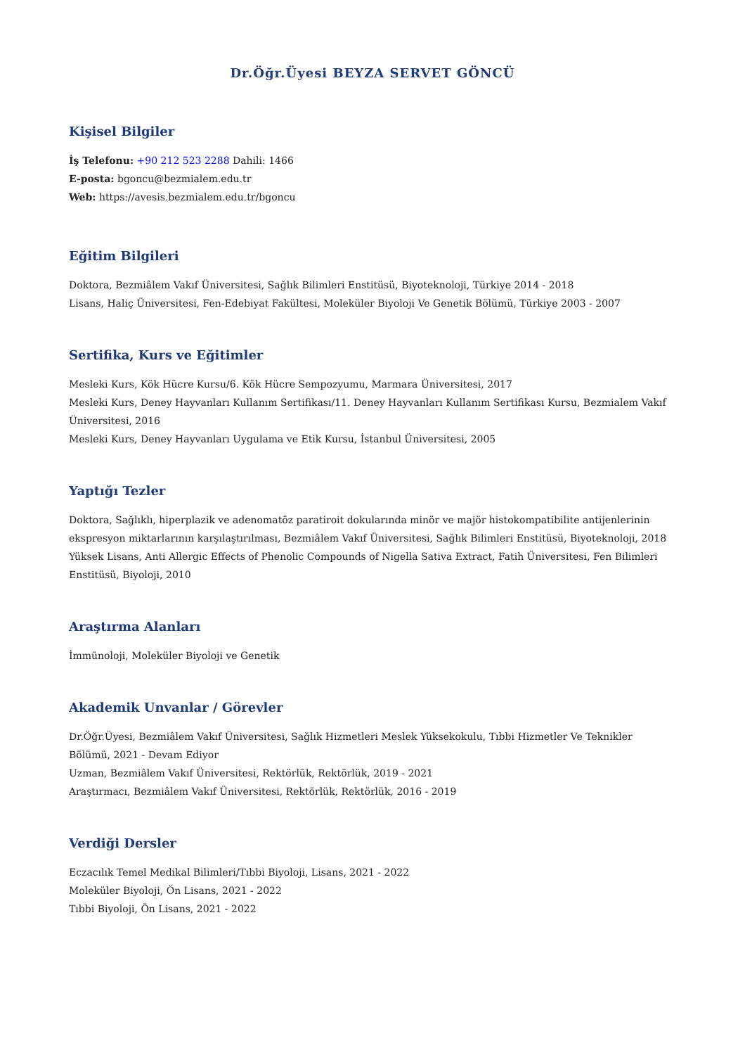Dr.Öğr.Üyesi BEYZA SERVET GÖNCÜ
Kişisel Bilgiler
İş Telefonu: +90 212 523 2288 Dahili: 1466
E-posta: bgoncu@bezmialem.edu.tr
Web: https://avesis.bezmialem.edu.tr/bgoncu
Eğitim Bilgileri
Doktora, Bezmiâlem Vakıf Üniversitesi, Sağlık Bilimleri Enstitüsü, Biyoteknoloji, Türkiye 2014 - 2018
Lisans, Haliç Üniversitesi, Fen-Edebiyat Fakültesi, Moleküler Biyoloji Ve Genetik Bölümü, Türkiye 2003 - 2007
Sertifika, Kurs ve Eğitimler
Mesleki Kurs, Kök Hücre Kursu/6. Kök Hücre Sempozyumu, Marmara Üniversitesi, 2017
Mesleki Kurs, Deney Hayvanları Kullanım Sertifikası/11. Deney Hayvanları Kullanım Sertifikası Kursu, Bezmialem Vakıf Üniversitesi, 2016
Mesleki Kurs, Deney Hayvanları Uygulama ve Etik Kursu, İstanbul Üniversitesi, 2005
Yaptığı Tezler
Doktora, Sağlıklı, hiperplazik ve adenomatöz paratiroit dokularında minör ve majör histokompatibilite antijenlerinin ekspresyon miktarlarının karşılaştırılması, Bezmiâlem Vakıf Üniversitesi, Sağlık Bilimleri Enstitüsü, Biyoteknoloji, 2018
Yüksek Lisans, Anti Allergic Effects of Phenolic Compounds of Nigella Sativa Extract, Fatih Üniversitesi, Fen Bilimleri Enstitüsü, Biyoloji, 2010
Araştırma Alanları
İmmünoloji, Moleküler Biyoloji ve Genetik
Akademik Unvanlar / Görevler
Dr.Öğr.Üyesi, Bezmiâlem Vakıf Üniversitesi, Sağlık Hizmetleri Meslek Yüksekokulu, Tıbbi Hizmetler Ve Teknikler Bölümü, 2021 - Devam Ediyor
Uzman, Bezmiâlem Vakıf Üniversitesi, Rektörlük, Rektörlük, 2019 - 2021
Araştırmacı, Bezmiâlem Vakıf Üniversitesi, Rektörlük, Rektörlük, 2016 - 2019
Verdiği Dersler
Eczacılık Temel Medikal Bilimleri/Tıbbi Biyoloji, Lisans, 2021 - 2022
Moleküler Biyoloji, Ön Lisans, 2021 - 2022
Tıbbi Biyoloji, Ön Lisans, 2021 - 2022